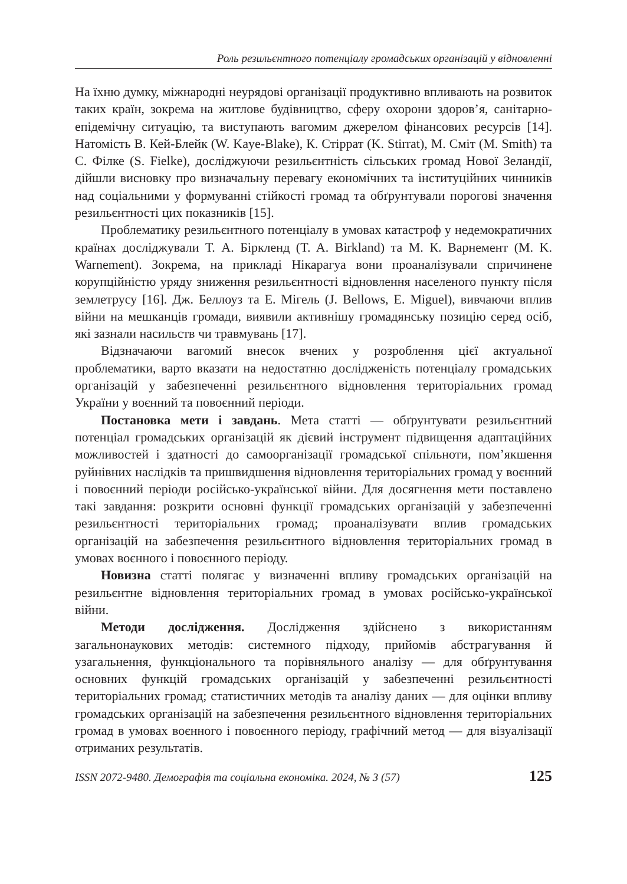Роль резильєнтного потенціалу громадських організацій у відновленні
На їхню думку, міжнародні неурядові організації продуктивно впливають на розвиток таких країн, зокрема на житлове будівництво, сферу охорони здоров’я, санітарно-епідемічну ситуацію, та виступають вагомим джерелом фінансових ресурсів [14]. Натомість В. Кей-Блейк (W. Kaye-Blake), К. Стіррат (K. Stirrat), М. Сміт (M. Smith) та С. Філке (S. Fielke), досліджуючи резильєнтність сільських громад Нової Зеландії, дійшли висновку про визначальну перевагу економічних та інституційних чинників над соціальними у формуванні стійкості громад та обґрунтували порогові значення резильєнтності цих показників [15].
Проблематику резильєнтного потенціалу в умовах катастроф у недемократичних країнах досліджували Т. А. Біркленд (T. A. Birkland) та М. К. Варнемент (M. K. Warnement). Зокрема, на прикладі Нікарагуа вони проаналізували спричинене корупційністю уряду зниження резильєнтності відновлення населеного пункту після землетрусу [16]. Дж. Беллоуз та Е. Мігель (J. Bellows, E. Miguel), вивчаючи вплив війни на мешканців громади, виявили активнішу громадянську позицію серед осіб, які зазнали насильств чи травмувань [17].
Відзначаючи вагомий внесок вчених у розроблення цієї актуальної проблематики, варто вказати на недостатню дослідженість потенціалу громадських організацій у забезпеченні резильєнтного відновлення територіальних громад України у воєнний та повоєнний періоди.
Постановка мети і завдань. Мета статті — обґрунтувати резильєнтний потенціал громадських організацій як дієвий інструмент підвищення адаптаційних можливостей і здатності до самоорганізації громадської спільноти, пом’якшення руйнівних наслідків та пришвидшення відновлення територіальних громад у воєнний і повоєнний періоди російсько-української війни. Для досягнення мети поставлено такі завдання: розкрити основні функції громадських організацій у забезпеченні резильєнтності територіальних громад; проаналізувати вплив громадських організацій на забезпечення резильєнтного відновлення територіальних громад в умовах воєнного і повоєнного періоду.
Новизна статті полягає у визначенні впливу громадських організацій на резильєнтне відновлення територіальних громад в умовах російсько-української війни.
Методи дослідження. Дослідження здійснено з використанням загальнонаукових методів: системного підходу, прийомів абстрагування й узагальнення, функціонального та порівняльного аналізу — для обґрунтування основних функцій громадських організацій у забезпеченні резильєнтності територіальних громад; статистичних методів та аналізу даних — для оцінки впливу громадських організацій на забезпечення резильєнтного відновлення територіальних громад в умовах воєнного і повоєнного періоду, графічний метод — для візуалізації отриманих результатів.
ISSN 2072-9480. Демографія та соціальна економіка. 2024, № 3 (57) 125